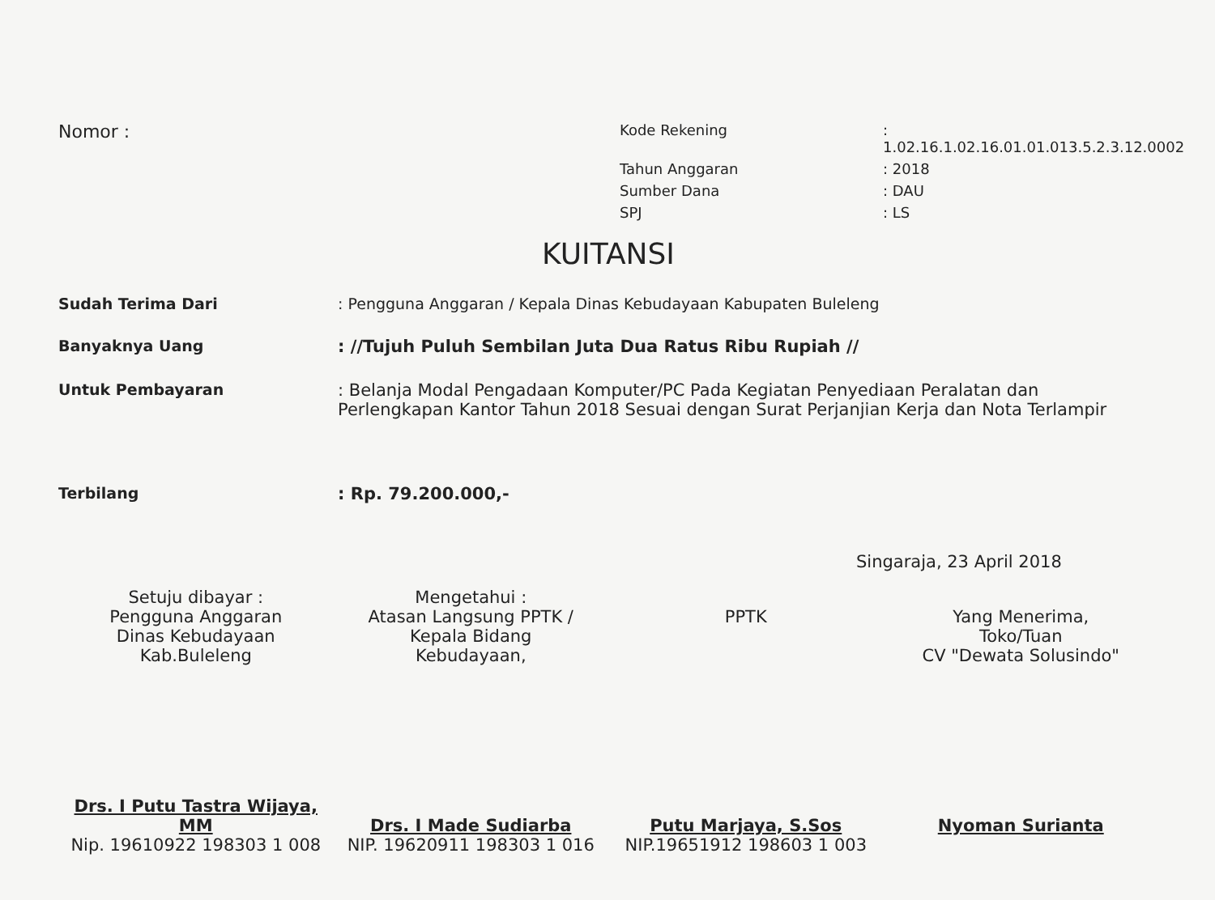Nomor :
Kode Rekening
: 1.02.16.1.02.16.01.01.013.5.2.3.12.0002
Tahun Anggaran
: 2018
Sumber Dana
: DAU
SPJ
: LS
KUITANSI
Sudah Terima Dari : Pengguna Anggaran / Kepala Dinas Kebudayaan Kabupaten Buleleng
Banyaknya Uang : //Tujuh Puluh Sembilan Juta Dua Ratus Ribu Rupiah //
Untuk Pembayaran : Belanja Modal Pengadaan Komputer/PC Pada Kegiatan Penyediaan Peralatan dan Perlengkapan Kantor Tahun 2018 Sesuai dengan Surat Perjanjian Kerja dan Nota Terlampir
Terbilang : Rp. 79.200.000,-
Singaraja, 23 April 2018
Setuju dibayar :
Pengguna Anggaran
Dinas Kebudayaan Kab.Buleleng
Drs. I Putu Tastra Wijaya, MM
Nip. 19610922 198303 1 008
Mengetahui :
Atasan Langsung PPTK /
Kepala Bidang
Kebudayaan,
Drs. I Made Sudiarba
NIP. 19620911 198303 1 016
PPTK
Putu Marjaya, S.Sos
NIP.19651912 198603 1 003
Yang Menerima,
Toko/Tuan
CV "Dewata Solusindo"
Nyoman Surianta